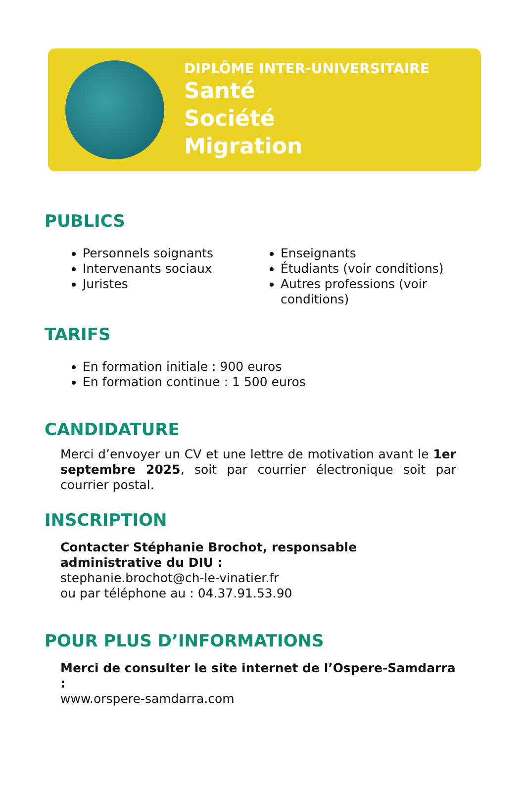DIPLÔME INTER-UNIVERSITAIRE
Santé
Société
Migration
PUBLICS
Personnels soignants
Intervenants sociaux
Juristes
Enseignants
Étudiants (voir conditions)
Autres professions (voir conditions)
TARIFS
En formation initiale : 900 euros
En formation continue : 1 500 euros
CANDIDATURE
Merci d’envoyer un CV et une lettre de motivation avant le 1er septembre 2025, soit par courrier électronique soit par courrier postal.
INSCRIPTION
Contacter Stéphanie Brochot, responsable administrative du DIU :
stephanie.brochot@ch-le-vinatier.fr
ou par téléphone au : 04.37.91.53.90
POUR PLUS D’INFORMATIONS
Merci de consulter le site internet de l’Ospere-Samdarra :
www.orspere-samdarra.com